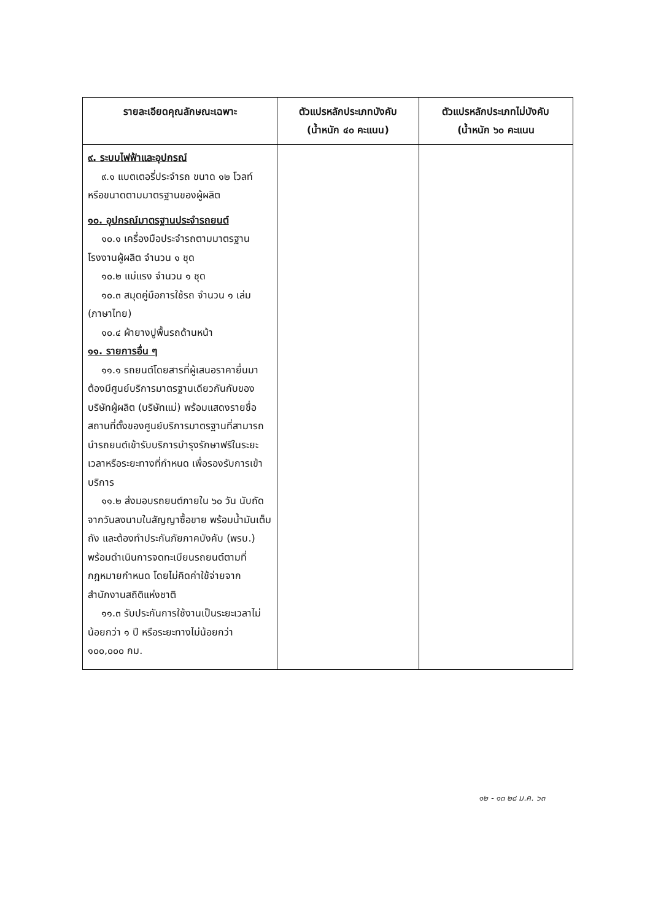| รายละเอียดคุณลักษณะเฉพาะ | ตัวแปรหลักประเภทบังคับ (น้ำหนัก ๔๐ คะแนน) | ตัวแปรหลักประเภทไม่บังคับ (น้ำหนัก ๖๐ คะแนน |
| --- | --- | --- |
| ๙. ระบบไฟฟ้าและอุปกรณ์ ๙.๑ แบตเตอรี่ประจำรถ ขนาด ๑๒ โวลท์ หรือขนาดตามมาตรฐานของผู้ผลิต ๑๐. อุปกรณ์มาตรฐานประจำรถยนต์ ๑๐.๑ เครื่องมือประจำรถตามมาตรฐานโรงงานผู้ผลิต จำนวน ๑ ชุด ๑๐.๒ แม่แรง จำนวน ๑ ชุด ๑๐.๓ สมุดคู่มือการใช้รถ จำนวน ๑ เล่ม (ภาษาไทย) ๑๐.๔ ผ้ายางปูพื้นรถด้านหน้า ๑๑. รายการอื่น ๆ ๑๑.๑ รถยนต์โดยสารที่ผู้เสนอราคายื่นมาต้องมีศูนย์บริการมาตรฐานเดียวกันกับของบริษัทผู้ผลิต (บริษัทแม่) พร้อมแสดงรายชื่อสถานที่ตั้งของศูนย์บริการมาตรฐานที่สามารถนำรถยนต์เข้ารับบริการบำรุงรักษาฟรีในระยะเวลาหรือระยะทางที่กำหนด เพื่อรองรับการเข้าบริการ ๑๑.๒ ส่งมอบรถยนต์ภายใน ๖๐ วัน นับถัดจากวันลงนามในสัญญาซื้อขาย พร้อมน้ำมันเต็มถัง และต้องทำประกันภัยภาคบังคับ (พรบ.) พร้อมดำเนินการจดทะเบียนรถยนต์ตามที่กฎหมายกำหนด โดยไม่คิดค่าใช้จ่ายจากสำนักงานสถิติแห่งชาติ ๑๑.๓ รับประกันการใช้งานเป็นระยะเวลาไม่น้อยกว่า ๑ ปี หรือระยะทางไม่น้อยกว่า ๑๐๐,๐๐๐ กม. | | |
๑๒ - ๑๓ ๒๘ ม.ค. ๖๓